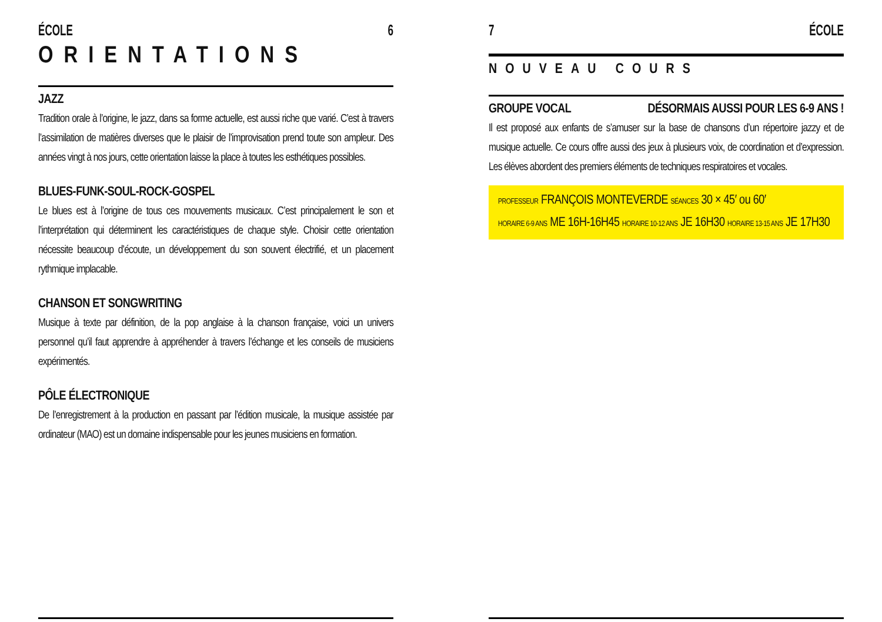ÉCOLE 6
ORIENTATIONS
JAZZ
Tradition orale à l’origine, le jazz, dans sa forme actuelle, est aussi riche que varié. C’est à travers l’assimilation de matières diverses que le plaisir de l’improvisation prend toute son ampleur. Des années vingt à nos jours, cette orientation laisse la place à toutes les esthétiques possibles.
BLUES-FUNK-SOUL-ROCK-GOSPEL
Le blues est à l’origine de tous ces mouvements musicaux. C’est principalement le son et l’interprétation qui déterminent les caractéristiques de chaque style. Choisir cette orientation nécessite beaucoup d’écoute, un développement du son souvent électrifié, et un placement rythmique implacable.
CHANSON ET SONGWRITING
Musique à texte par définition, de la pop anglaise à la chanson française, voici un univers personnel qu’il faut apprendre à appréhender à travers l’échange et les conseils de musiciens expérimentés.
PÔLE ÉLECTRONIQUE
De l’enregistrement à la production en passant par l’édition musicale, la musique assistée par ordinateur (MAO) est un domaine indispensable pour les jeunes musiciens en formation.
7 ÉCOLE
NOUVEAU COURS
GROUPE VOCAL DÉSORMAIS AUSSI POUR LES 6-9 ANS !
Il est proposé aux enfants de s’amuser sur la base de chansons d’un répertoire jazzy et de musique actuelle. Ce cours offre aussi des jeux à plusieurs voix, de coordination et d’expression. Les élèves abordent des premiers éléments de techniques respiratoires et vocales.
PROFESSEUR FRANÇOIS MONTEVERDE SÉANCES 30 × 45′ ou 60′
HORAIRE 6-9 ANS ME 16H-16H45 HORAIRE 10-12 ANS JE 16H30 HORAIRE 13-15 ANS JE 17H30